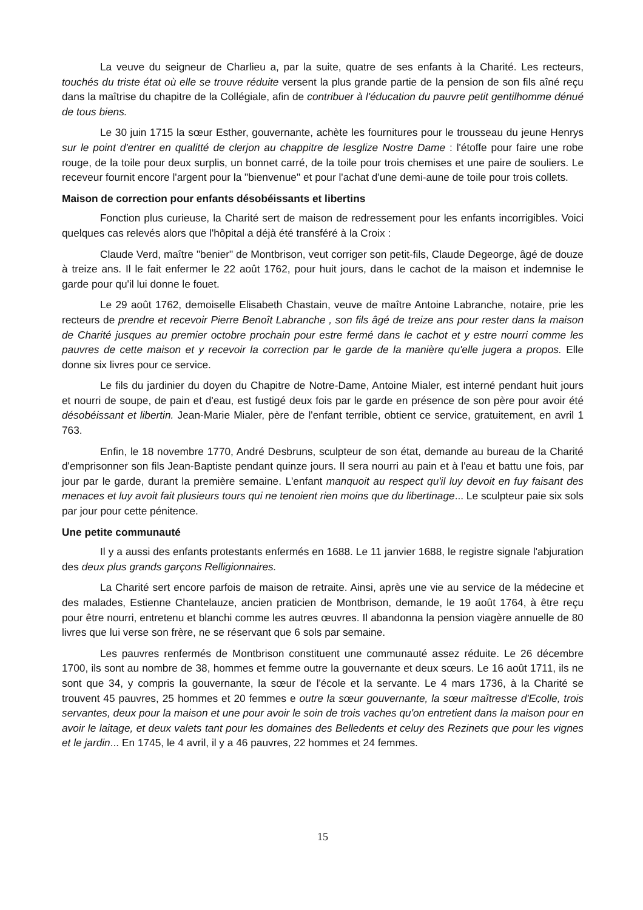La veuve du seigneur de Charlieu a, par la suite, quatre de ses enfants à la Charité. Les recteurs, touchés du triste état où elle se trouve réduite versent la plus grande partie de la pension de son fils aîné reçu dans la maîtrise du chapitre de la Collégiale, afin de contribuer à l'éducation du pauvre petit gentilhomme dénué de tous biens.
Le 30 juin 1715 la sœur Esther, gouvernante, achète les fournitures pour le trousseau du jeune Henrys sur le point d'entrer en qualitté de clerjon au chappitre de lesglize Nostre Dame : l'étoffe pour faire une robe rouge, de la toile pour deux surplis, un bonnet carré, de la toile pour trois chemises et une paire de souliers. Le receveur fournit encore l'argent pour la "bienvenue" et pour l'achat d'une demi-aune de toile pour trois collets.
Maison de correction pour enfants désobéissants et libertins
Fonction plus curieuse, la Charité sert de maison de redressement pour les enfants incorrigibles. Voici quelques cas relevés alors que l'hôpital a déjà été transféré à la Croix :
Claude Verd, maître "benier" de Montbrison, veut corriger son petit-fils, Claude Degeorge, âgé de douze à treize ans. Il le fait enfermer le 22 août 1762, pour huit jours, dans le cachot de la maison et indemnise le garde pour qu'il lui donne le fouet.
Le 29 août 1762, demoiselle Elisabeth Chastain, veuve de maître Antoine Labranche, notaire, prie les recteurs de prendre et recevoir Pierre Benoît Labranche , son fils âgé de treize ans pour rester dans la maison de Charité jusques au premier octobre prochain pour estre fermé dans le cachot et y estre nourri comme les pauvres de cette maison et y recevoir la correction par le garde de la manière qu'elle jugera a propos. Elle donne six livres pour ce service.
Le fils du jardinier du doyen du Chapitre de Notre-Dame, Antoine Mialer, est interné pendant huit jours et nourri de soupe, de pain et d'eau, est fustigé deux fois par le garde en présence de son père pour avoir été désobéissant et libertin. Jean-Marie Mialer, père de l'enfant terrible, obtient ce service, gratuitement, en avril 1 763.
Enfin, le 18 novembre 1770, André Desbruns, sculpteur de son état, demande au bureau de la Charité d'emprisonner son fils Jean-Baptiste pendant quinze jours. Il sera nourri au pain et à l'eau et battu une fois, par jour par le garde, durant la première semaine. L'enfant manquoit au respect qu'il luy devoit en fuy faisant des menaces et luy avoit fait plusieurs tours qui ne tenoient rien moins que du libertinage... Le sculpteur paie six sols par jour pour cette pénitence.
Une petite communauté
Il y a aussi des enfants protestants enfermés en 1688. Le 11 janvier 1688, le registre signale l'abjuration des deux plus grands garçons Relligionnaires.
La Charité sert encore parfois de maison de retraite. Ainsi, après une vie au service de la médecine et des malades, Estienne Chantelauze, ancien praticien de Montbrison, demande, le 19 août 1764, à être reçu pour être nourri, entretenu et blanchi comme les autres œuvres. Il abandonna la pension viagère annuelle de 80 livres que lui verse son frère, ne se réservant que 6 sols par semaine.
Les pauvres renfermés de Montbrison constituent une communauté assez réduite. Le 26 décembre 1700, ils sont au nombre de 38, hommes et femme outre la gouvernante et deux sœurs. Le 16 août 1711, ils ne sont que 34, y compris la gouvernante, la sœur de l'école et la servante. Le 4 mars 1736, à la Charité se trouvent 45 pauvres, 25 hommes et 20 femmes e outre la sœur gouvernante, la sœur maîtresse d'Ecolle, trois servantes, deux pour la maison et une pour avoir le soin de trois vaches qu'on entretient dans la maison pour en avoir le laitage, et deux valets tant pour les domaines des Belledents et celuy des Rezinets que pour les vignes et le jardin... En 1745, le 4 avril, il y a 46 pauvres, 22 hommes et 24 femmes.
15